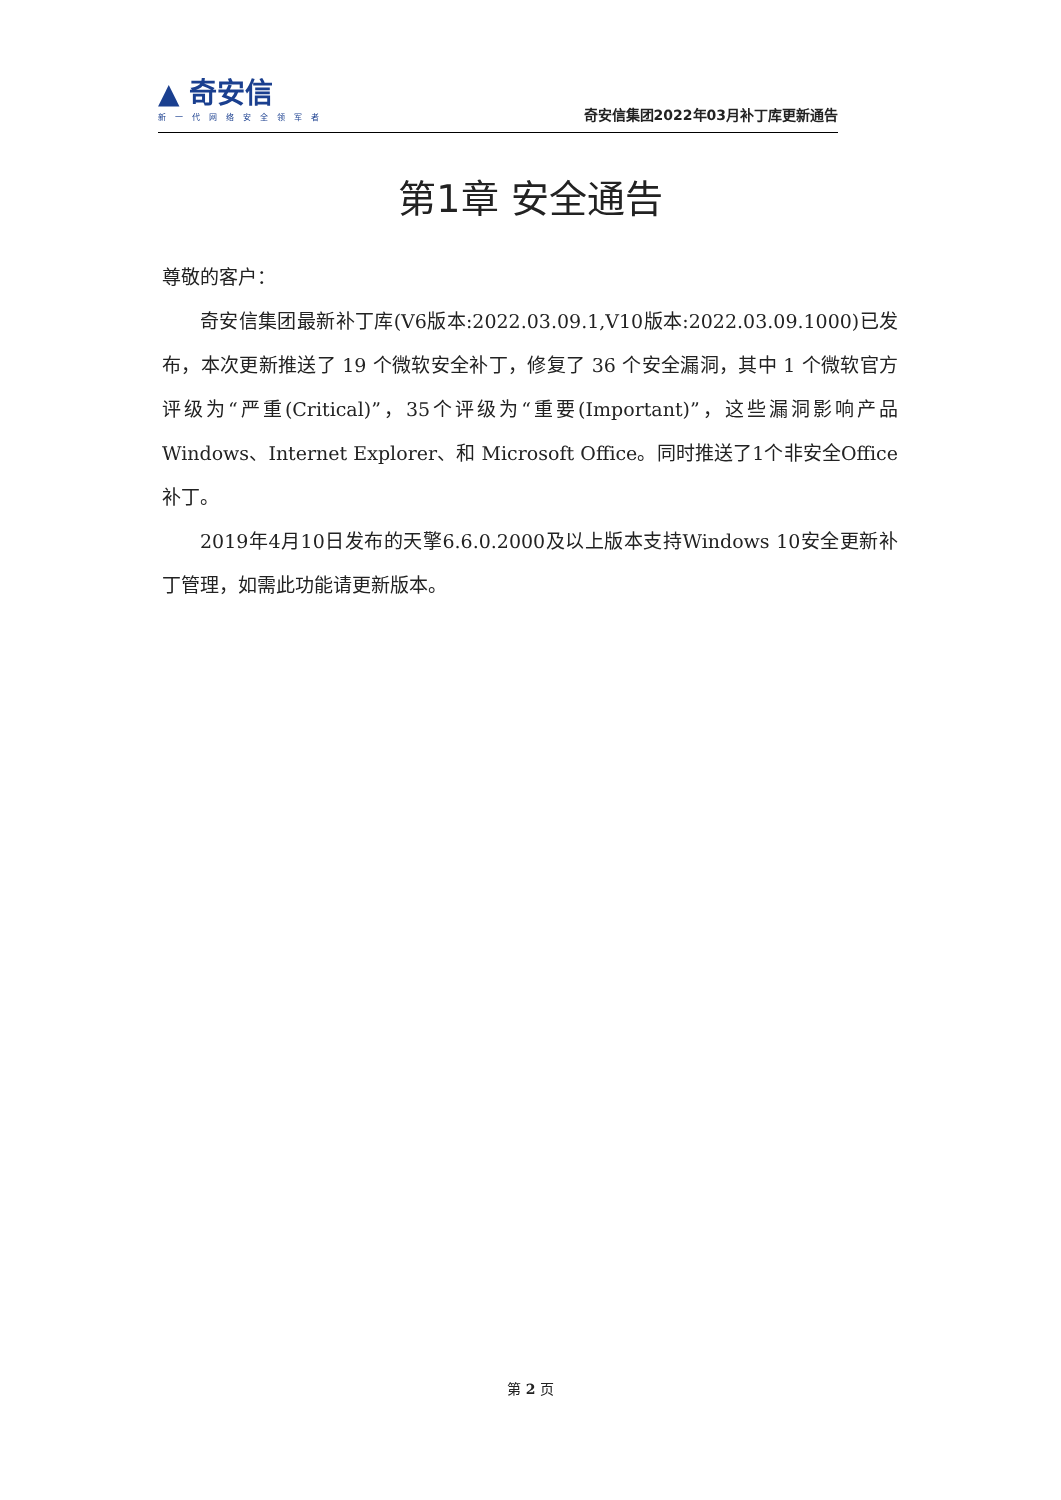▲ 奇安信
新一代网络安全领军者
奇安信集团2022年03月补丁库更新通告
第1章 安全通告
尊敬的客户：
奇安信集团最新补丁库(V6版本:2022.03.09.1,V10版本:2022.03.09.1000)已发布，本次更新推送了 19 个微软安全补丁，修复了 36 个安全漏洞，其中 1 个微软官方评级为“严重(Critical)”，35个评级为“重要(Important)”，这些漏洞影响产品 Windows、Internet Explorer、和 Microsoft Office。同时推送了1个非安全Office补丁。
2019年4月10日发布的天擎6.6.0.2000及以上版本支持Windows 10安全更新补丁管理，如需此功能请更新版本。
第 2 页